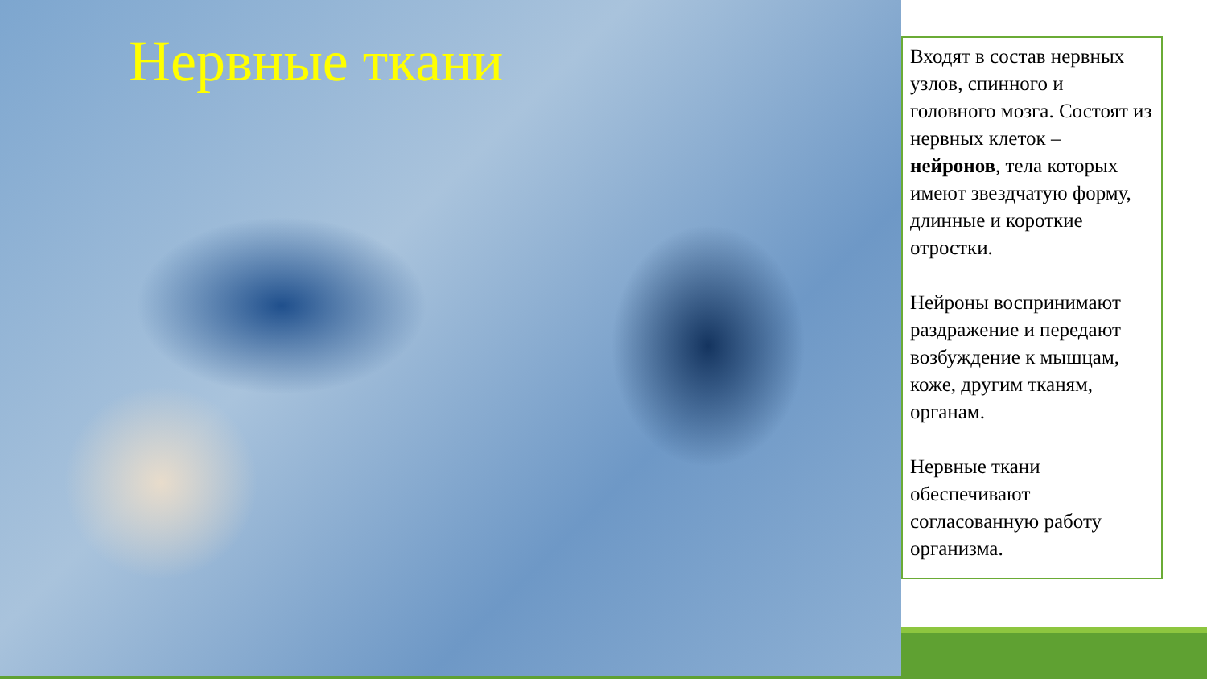Нервные ткани
Входят в состав нервных узлов, спинного и головного мозга. Состоят из нервных клеток – нейронов, тела которых имеют звездчатую форму, длинные и короткие отростки.
Нейроны воспринимают раздражение и передают возбуждение к мышцам, коже, другим тканям, органам.
Нервные ткани обеспечивают согласованную работу организма.